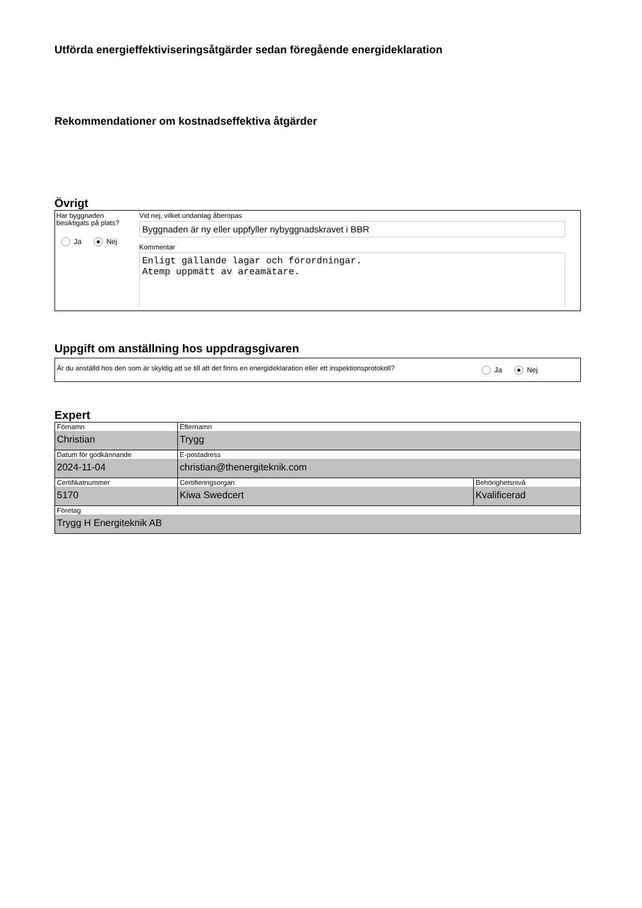Utförda energieffektiviseringsåtgärder sedan föregående energideklaration
Rekommendationer om kostnadseffektiva åtgärder
Övrigt
Har byggnaden besiktigats på plats?
Ja Nej
Vid nej, vilket undantag åberopas
Byggnaden är ny eller uppfyller nybyggnadskravet i BBR
Kommentar
Enligt gällande lagar och förordningar.
Atemp uppmätt av areamätare.
Uppgift om anställning hos uppdragsgivaren
Är du anställd hos den som är skyldig att se till att det finns en energideklaration eller ett inspektionsprotokoll?
Ja Nej
Expert
| Förnamn Christian | Efternamn Trygg | |
| Datum för godkännande 2024-11-04 | E-postadress christian@thenergiteknik.com | |
| Certifikatnummer 5170 | Certifieringsorgan Kiwa Swedcert | Behörighetsnivå Kvalificerad |
| Företag Trygg H Energiteknik AB | | |